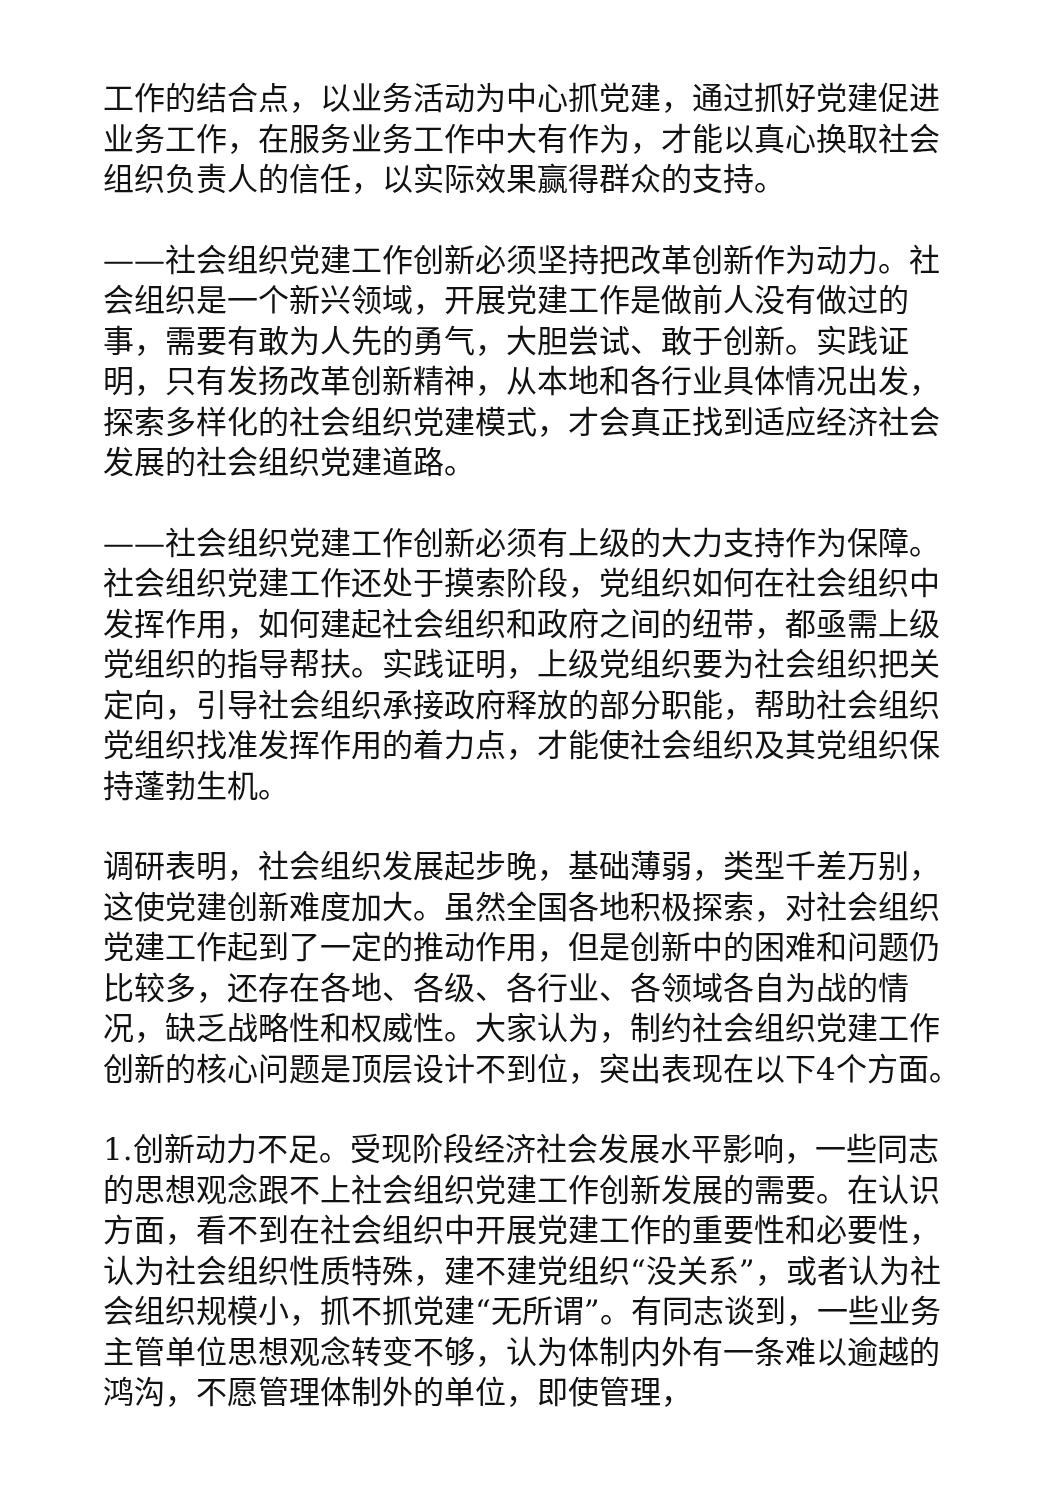工作的结合点，以业务活动为中心抓党建，通过抓好党建促进业务工作，在服务业务工作中大有作为，才能以真心换取社会组织负责人的信任，以实际效果赢得群众的支持。
——社会组织党建工作创新必须坚持把改革创新作为动力。社会组织是一个新兴领域，开展党建工作是做前人没有做过的事，需要有敢为人先的勇气，大胆尝试、敢于创新。实践证明，只有发扬改革创新精神，从本地和各行业具体情况出发，探索多样化的社会组织党建模式，才会真正找到适应经济社会发展的社会组织党建道路。
——社会组织党建工作创新必须有上级的大力支持作为保障。社会组织党建工作还处于摸索阶段，党组织如何在社会组织中发挥作用，如何建起社会组织和政府之间的纽带，都亟需上级党组织的指导帮扶。实践证明，上级党组织要为社会组织把关定向，引导社会组织承接政府释放的部分职能，帮助社会组织党组织找准发挥作用的着力点，才能使社会组织及其党组织保持蓬勃生机。
调研表明，社会组织发展起步晚，基础薄弱，类型千差万别，这使党建创新难度加大。虽然全国各地积极探索，对社会组织党建工作起到了一定的推动作用，但是创新中的困难和问题仍比较多，还存在各地、各级、各行业、各领域各自为战的情况，缺乏战略性和权威性。大家认为，制约社会组织党建工作创新的核心问题是顶层设计不到位，突出表现在以下4个方面。
1.创新动力不足。受现阶段经济社会发展水平影响，一些同志的思想观念跟不上社会组织党建工作创新发展的需要。在认识方面，看不到在社会组织中开展党建工作的重要性和必要性，认为社会组织性质特殊，建不建党组织“没关系”，或者认为社会组织规模小，抓不抓党建“无所谓”。有同志谈到，一些业务主管单位思想观念转变不够，认为体制内外有一条难以逾越的鸿沟，不愿管理体制外的单位，即使管理，